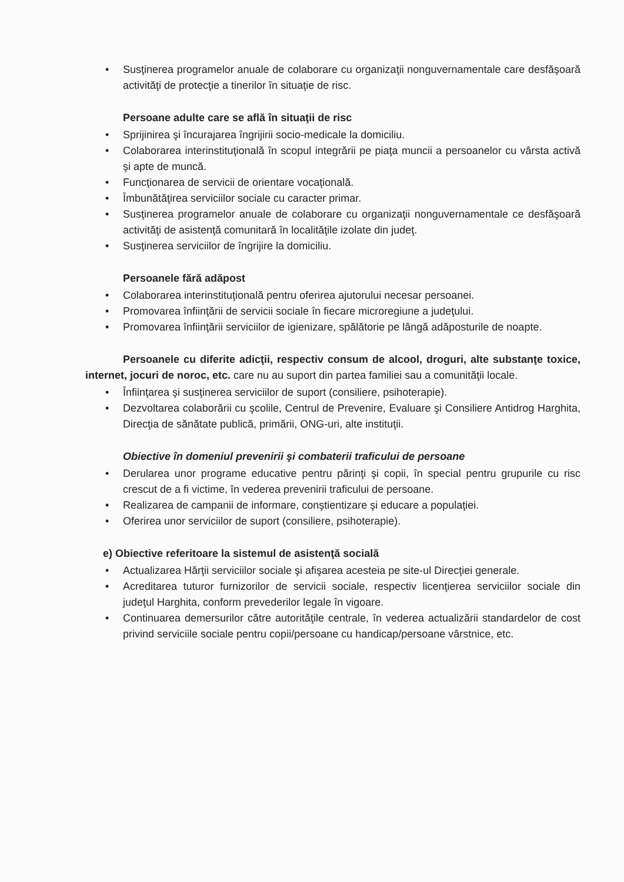• Susţinerea programelor anuale de colaborare cu organizaţii nonguvernamentale care desfăşoară activităţi de protecţie a tinerilor în situaţie de risc.
Persoane adulte care se află în situaţii de risc
• Sprijinirea şi încurajarea îngrijirii socio-medicale la domiciliu.
• Colaborarea interinstituţională în scopul integrării pe piaţa muncii a persoanelor cu vârsta activă şi apte de muncă.
• Funcţionarea de servicii de orientare vocaţională.
• Îmbunătăţirea serviciilor sociale cu caracter primar.
• Susţinerea programelor anuale de colaborare cu organizaţii nonguvernamentale ce desfăşoară activităţi de asistenţă comunitară în localităţile izolate din judeţ.
• Susţinerea serviciilor de îngrijire la domiciliu.
Persoanele fără adăpost
• Colaborarea interinstituţională pentru oferirea ajutorului necesar persoanei.
• Promovarea înfiinţării de servicii sociale în fiecare microregiune a judeţului.
• Promovarea înfiinţării serviciilor de igienizare, spălătorie pe lângă adăposturile de noapte.
Persoanele cu diferite adicţii, respectiv consum de alcool, droguri, alte substanţe toxice, internet, jocuri de noroc, etc. care nu au suport din partea familiei sau a comunităţii locale.
• Înfiinţarea şi susţinerea serviciilor de suport (consiliere, psihoterapie).
• Dezvoltarea colaborării cu şcolile, Centrul de Prevenire, Evaluare şi Consiliere Antidrog Harghita, Direcţia de sănătate publică, primării, ONG-uri, alte instituţii.
Obiective în domeniul prevenirii şi combaterii traficului de persoane
• Derularea unor programe educative pentru părinţi şi copii, în special pentru grupurile cu risc crescut de a fi victime, în vederea prevenirii traficului de persoane.
• Realizarea de campanii de informare, conştientizare şi educare a populaţiei.
• Oferirea unor serviciilor de suport (consiliere, psihoterapie).
e) Obiective referitoare la sistemul de asistenţă socială
• Actualizarea Hărţii serviciilor sociale şi afişarea acesteia pe site-ul Direcţiei generale.
• Acreditarea tuturor furnizorilor de servicii sociale, respectiv licenţierea serviciilor sociale din judeţul Harghita, conform prevederilor legale în vigoare.
• Continuarea demersurilor către autorităţile centrale, în vederea actualizării standardelor de cost privind serviciile sociale pentru copii/persoane cu handicap/persoane vârstnice, etc.